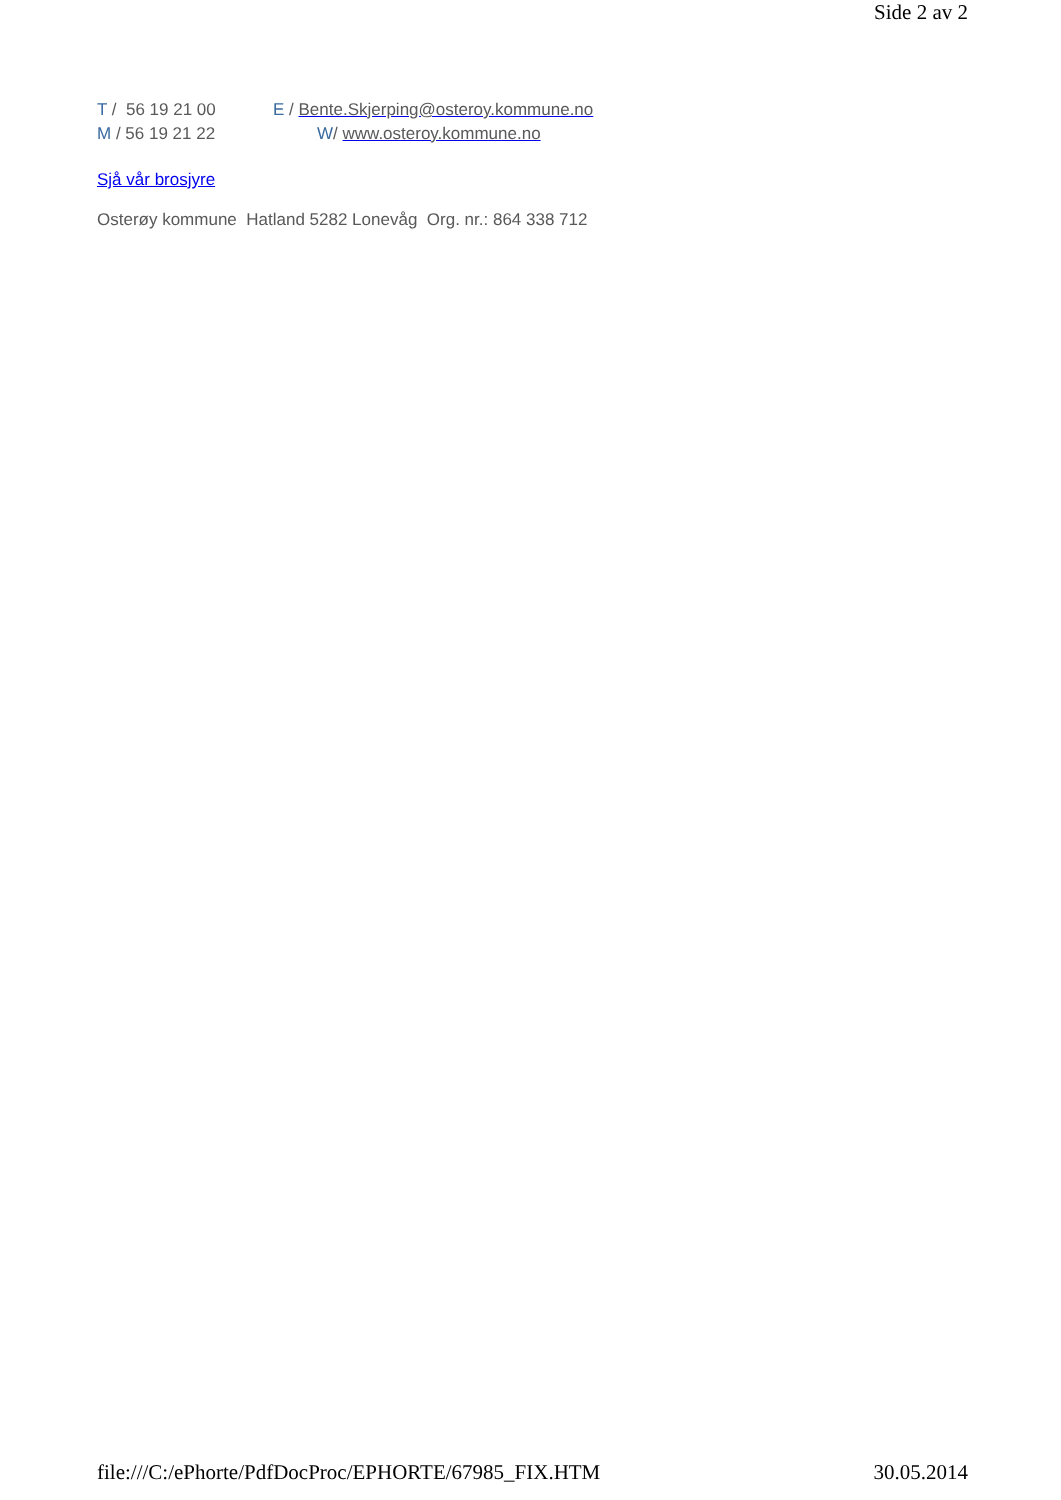Side 2 av 2
T / 56 19 21 00 E / Bente.Skjerping@osteroy.kommune.no
M / 56 19 21 22 W/ www.osteroy.kommune.no
Sjå vår brosjyre
Osterøy kommune Hatland 5282 Lonevåg Org. nr.: 864 338 712
file:///C:/ePhorte/PdfDocProc/EPHORTE/67985_FIX.HTM 30.05.2014